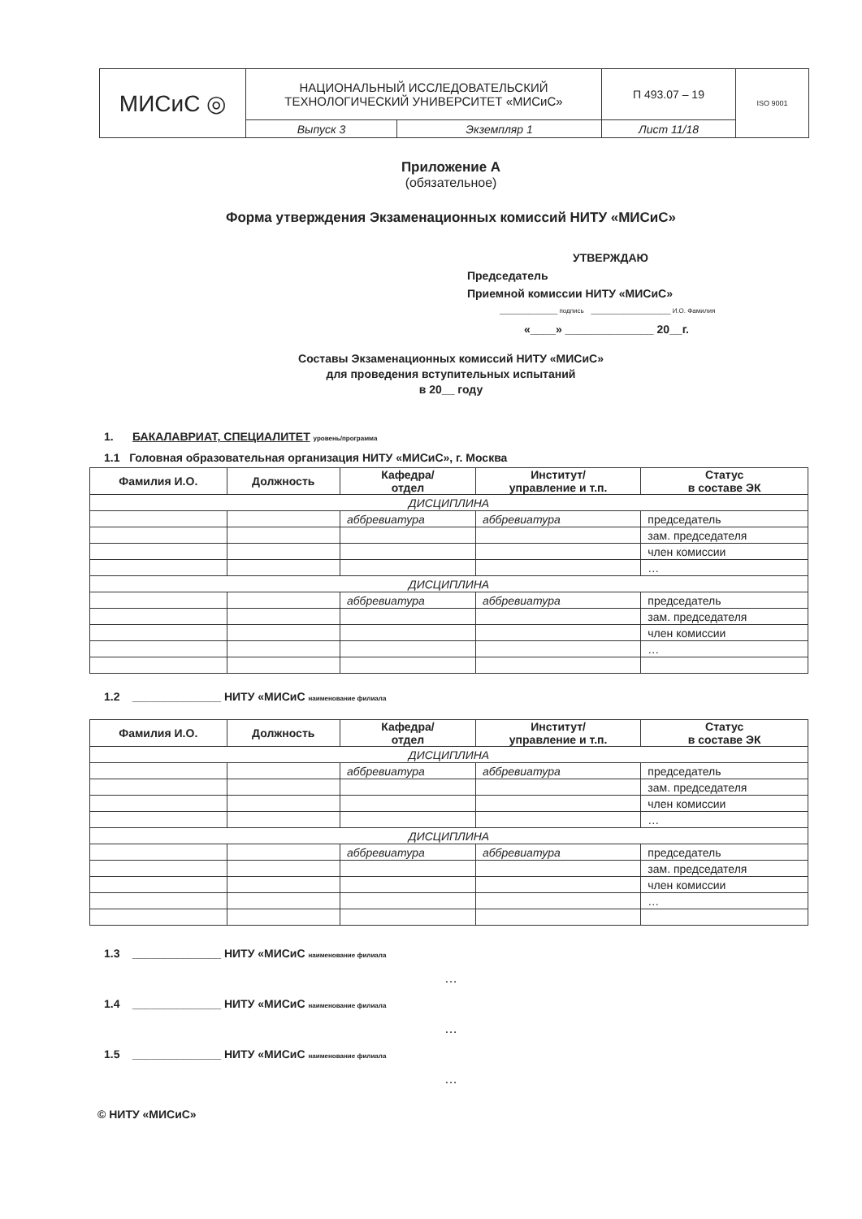| МИСиС ◎ | НАЦИОНАЛЬНЫЙ ИССЛЕДОВАТЕЛЬСКИЙ ТЕХНОЛОГИЧЕСКИЙ УНИВЕРСИТЕТ «МИСиС» | | П 493.07 – 19 | ISO 9001 |
| | Выпуск 3 | Экземпляр 1 | Лист 11/18 | |
Приложение А
(обязательное)
Форма утверждения Экзаменационных комиссий НИТУ «МИСиС»
УТВЕРЖДАЮ
Председатель
Приемной комиссии НИТУ «МИСиС»
________________ подпись ______________________ И.О. Фамилия
«____» ______________ 20__г.
Составы Экзаменационных комиссий НИТУ «МИСиС»
для проведения вступительных испытаний
в 20__ году
1. БАКАЛАВРИАТ, СПЕЦИАЛИТЕТ уровень/программа
1.1 Головная образовательная организация НИТУ «МИСиС», г. Москва
| Фамилия И.О. | Должность | Кафедра/ отдел | Институт/ управление и т.п. | Статус в составе ЭК |
| --- | --- | --- | --- | --- |
| ДИСЦИПЛИНА | | | | |
| | | аббревиатура | аббревиатура | председатель |
| | | | | зам. председателя |
| | | | | член комиссии |
| | | | | … |
| ДИСЦИПЛИНА | | | | |
| | | аббревиатура | аббревиатура | председатель |
| | | | | зам. председателя |
| | | | | член комиссии |
| | | | | … |
1.2 ______________ НИТУ «МИСиС наименование филиала
| Фамилия И.О. | Должность | Кафедра/ отдел | Институт/ управление и т.п. | Статус в составе ЭК |
| --- | --- | --- | --- | --- |
| ДИСЦИПЛИНА | | | | |
| | | аббревиатура | аббревиатура | председатель |
| | | | | зам. председателя |
| | | | | член комиссии |
| | | | | … |
| ДИСЦИПЛИНА | | | | |
| | | аббревиатура | аббревиатура | председатель |
| | | | | зам. председателя |
| | | | | член комиссии |
| | | | | … |
1.3 ______________ НИТУ «МИСиС наименование филиала
…
1.4 ______________ НИТУ «МИСиС наименование филиала
…
1.5 ______________ НИТУ «МИСиС наименование филиала
…
© НИТУ «МИСиС»